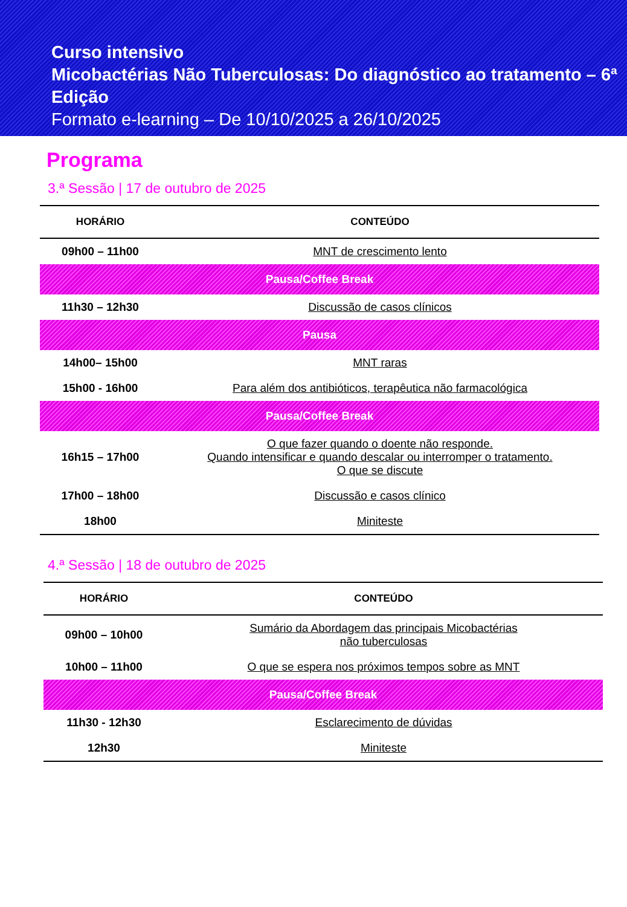Curso intensivo
Micobactérias Não Tuberculosas: Do diagnóstico ao tratamento – 6ª Edição
Formato e-learning – De 10/10/2025 a 26/10/2025
Programa
3.ª Sessão | 17 de outubro de 2025
| HORÁRIO | CONTEÚDO |
| --- | --- |
| 09h00 – 11h00 | MNT de crescimento lento |
| Pausa/Coffee Break | |
| 11h30 – 12h30 | Discussão de casos clínicos |
| Pausa | |
| 14h00– 15h00 | MNT raras |
| 15h00 - 16h00 | Para além dos antibióticos, terapêutica não farmacológica |
| Pausa/Coffee Break | |
| 16h15 – 17h00 | O que fazer quando o doente não responde. Quando intensificar e quando descalar ou interromper o tratamento. O que se discute |
| 17h00 – 18h00 | Discussão e casos clínico |
| 18h00 | Miniteste |
4.ª Sessão | 18 de outubro de 2025
| HORÁRIO | CONTEÚDO |
| --- | --- |
| 09h00 – 10h00 | Sumário da Abordagem das principais Micobactérias não tuberculosas |
| 10h00 – 11h00 | O que se espera nos próximos tempos sobre as MNT |
| Pausa/Coffee Break | |
| 11h30 - 12h30 | Esclarecimento de dúvidas |
| 12h30 | Miniteste |